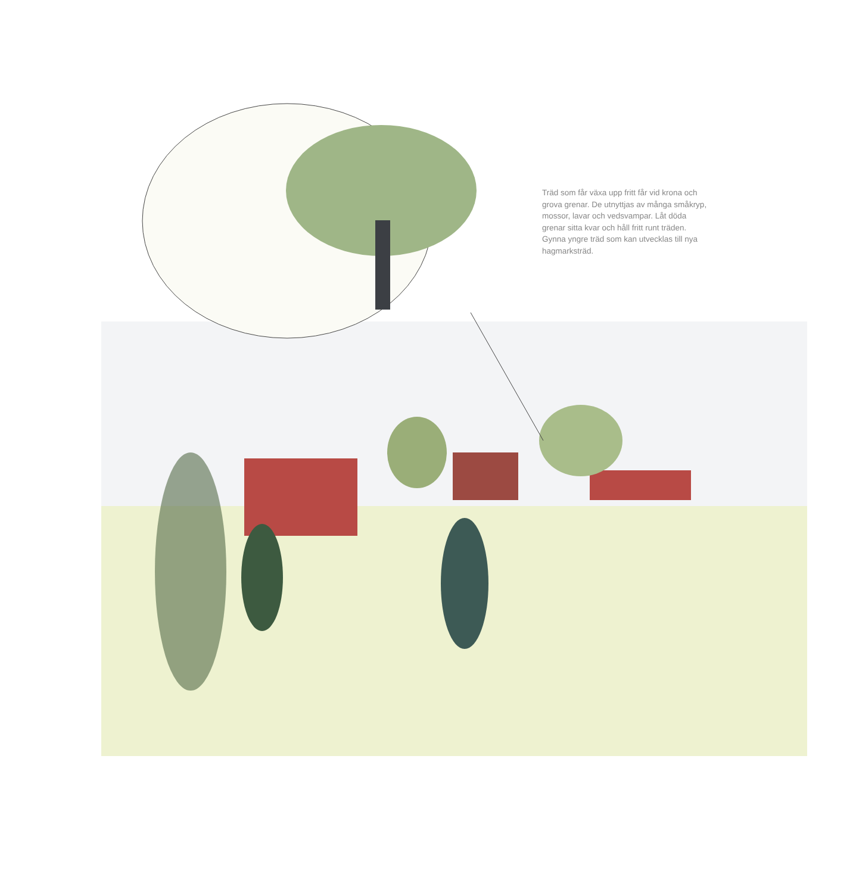Träd som får växa upp fritt får vid krona och grova grenar. De utnyttjas av många småkryp, mossor, lavar och vedsvampar. Låt döda grenar sitta kvar och håll fritt runt träden. Gynna yngre träd som kan utvecklas till nya hagmarksträd.